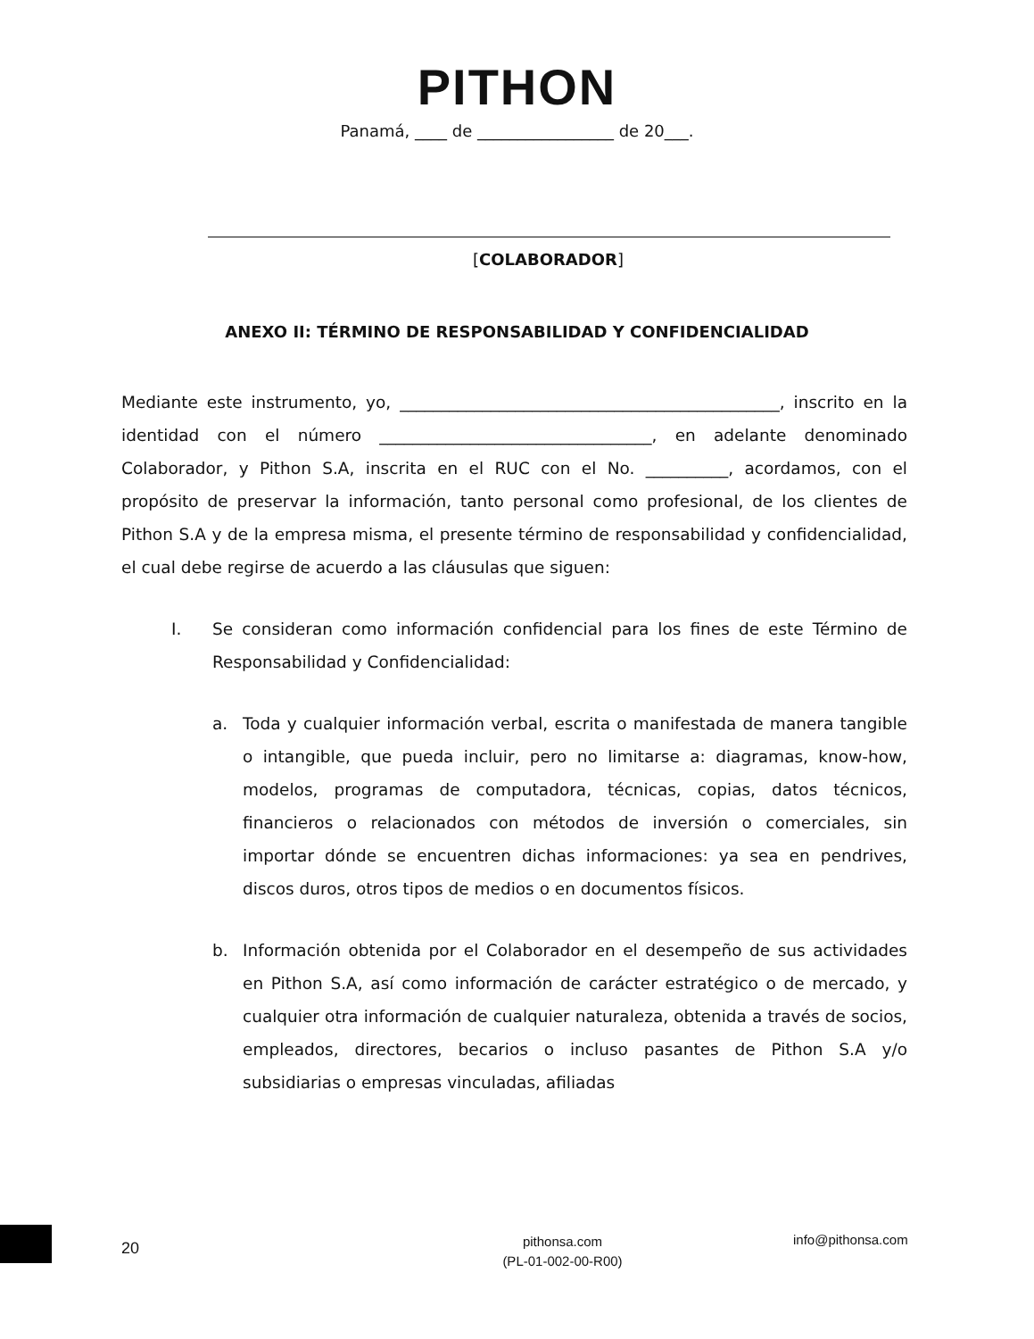PITHON
Panamá, ____ de _________________ de 20___.
[COLABORADOR]
ANEXO II: TÉRMINO DE RESPONSABILIDAD Y CONFIDENCIALIDAD
Mediante este instrumento, yo, ______________________________________________, inscrito en la identidad con el número _________________________________, en adelante denominado Colaborador, y Pithon S.A, inscrita en el RUC con el No. __________, acordamos, con el propósito de preservar la información, tanto personal como profesional, de los clientes de Pithon S.A y de la empresa misma, el presente término de responsabilidad y confidencialidad, el cual debe regirse de acuerdo a las cláusulas que siguen:
I. Se consideran como información confidencial para los fines de este Término de Responsabilidad y Confidencialidad:
a. Toda y cualquier información verbal, escrita o manifestada de manera tangible o intangible, que pueda incluir, pero no limitarse a: diagramas, know-how, modelos, programas de computadora, técnicas, copias, datos técnicos, financieros o relacionados con métodos de inversión o comerciales, sin importar dónde se encuentren dichas informaciones: ya sea en pendrives, discos duros, otros tipos de medios o en documentos físicos.
b. Información obtenida por el Colaborador en el desempeño de sus actividades en Pithon S.A, así como información de carácter estratégico o de mercado, y cualquier otra información de cualquier naturaleza, obtenida a través de socios, empleados, directores, becarios o incluso pasantes de Pithon S.A y/o subsidiarias o empresas vinculadas, afiliadas
20
pithonsa.com
(PL-01-002-00-R00)
info@pithonsa.com